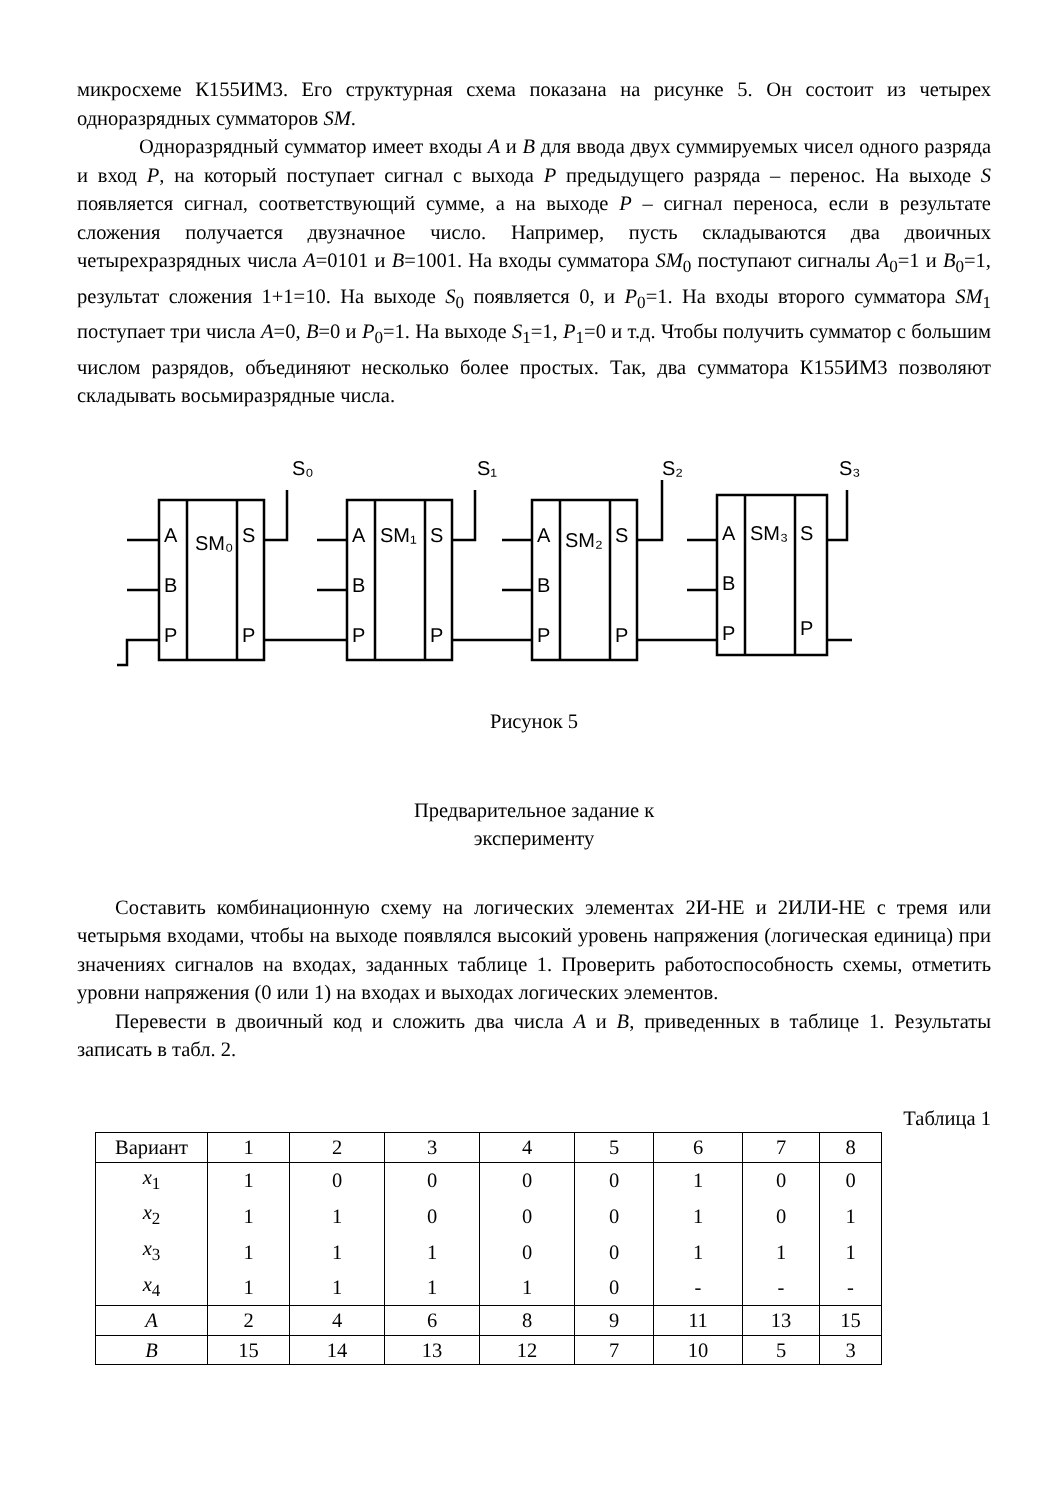микросхеме К155ИМ3. Его структурная схема показана на рисунке 5. Он состоит из четырех одноразрядных сумматоров SM.
Одноразрядный сумматор имеет входы A и B для ввода двух суммируемых чисел одного разряда и вход P, на который поступает сигнал с выхода P предыдущего разряда – перенос. На выходе S появляется сигнал, соответствующий сумме, а на выходе P – сигнал переноса, если в результате сложения получается двузначное число. Например, пусть складываются два двоичных четырехразрядных числа A=0101 и B=1001. На входы сумматора SM<sub>0</sub> поступают сигналы A<sub>0</sub>=1 и B<sub>0</sub>=1, результат сложения 1+1=10. На выходе S<sub>0</sub> появляется 0, и P<sub>0</sub>=1. На входы второго сумматора SM<sub>1</sub> поступает три числа A=0, B=0 и P<sub>0</sub>=1. На выходе S<sub>1</sub>=1, P<sub>1</sub>=0 и т.д. Чтобы получить сумматор с большим числом разрядов, объединяют несколько более простых. Так, два сумматора К155ИМ3 позволяют складывать восьмиразрядные числа.
A
B
P
SM₀
S
P
A
B
P
SM₁
S
P
A
B
P
SM₂
S
P
A
B
P
SM₃
S
P
S₀
S₁
S₂
S₃
Рисунок 5
Предварительное задание к
эксперименту
Составить комбинационную схему на логических элементах 2И-НЕ и 2ИЛИ-НЕ с тремя или четырьмя входами, чтобы на выходе появлялся высокий уровень напряжения (логическая единица) при значениях сигналов на входах, заданных таблице 1. Проверить работоспособность схемы, отметить уровни напряжения (0 или 1) на входах и выходах логических элементов.
Перевести в двоичный код и сложить два числа A и B, приведенных в таблице 1. Результаты записать в табл. 2.
Таблица 1
| Вариант | 1 | 2 | 3 | 4 | 5 | 6 | 7 | 8 |
| --- | --- | --- | --- | --- | --- | --- | --- | --- |
| x<sub>1</sub> | 1 | 0 | 0 | 0 | 0 | 1 | 0 | 0 |
| x<sub>2</sub> | 1 | 1 | 0 | 0 | 0 | 1 | 0 | 1 |
| x<sub>3</sub> | 1 | 1 | 1 | 0 | 0 | 1 | 1 | 1 |
| x<sub>4</sub> | 1 | 1 | 1 | 1 | 0 | - | - | - |
| A | 2 | 4 | 6 | 8 | 9 | 11 | 13 | 15 |
| B | 15 | 14 | 13 | 12 | 7 | 10 | 5 | 3 |